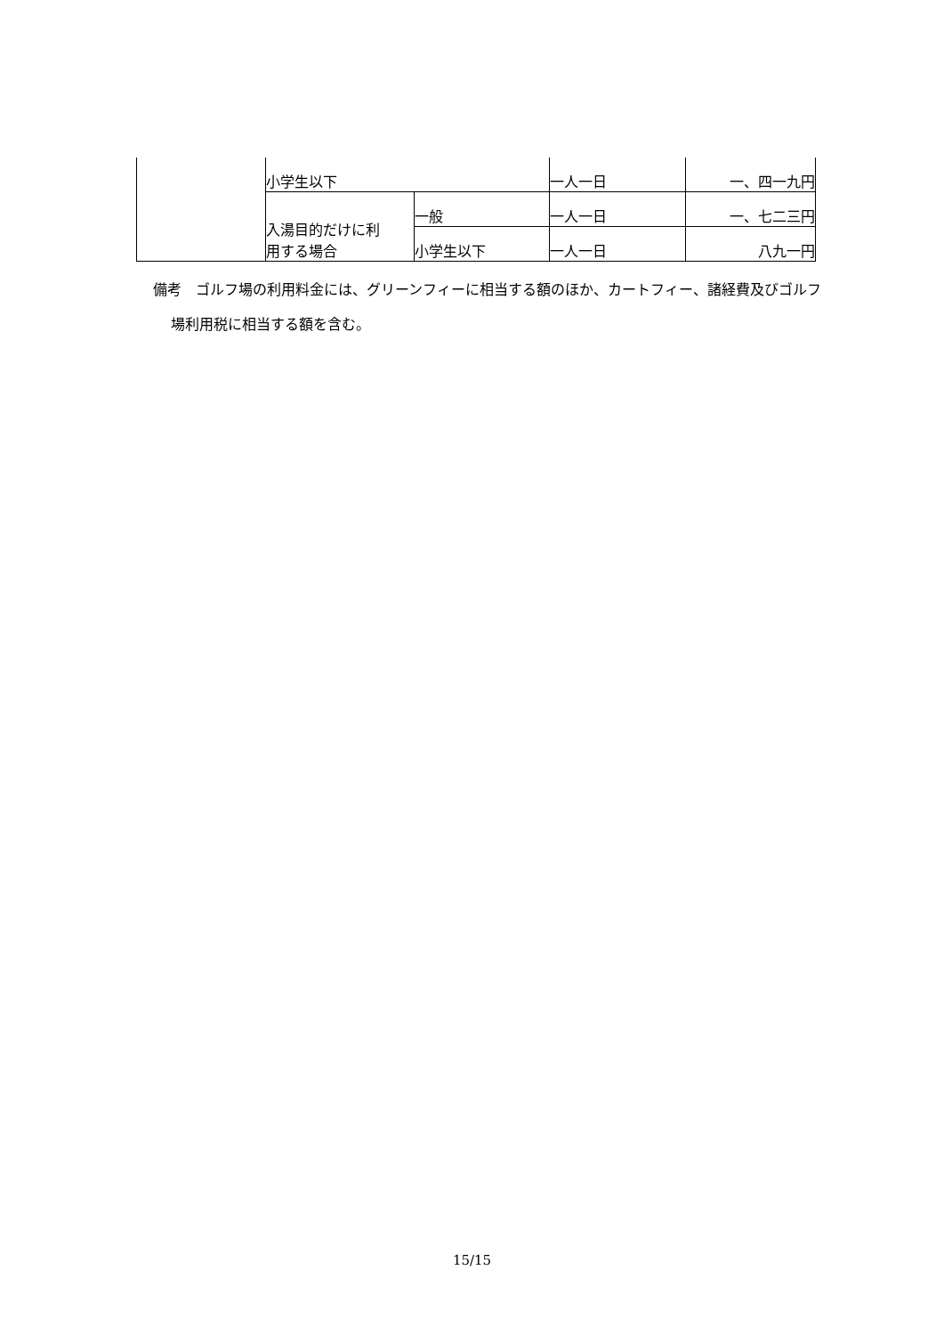| | 小学生以下 | | 一人一日 | 一、四一九円 |
| | 入湯目的だけに利 用する場合 | 一般 | 一人一日 | 一、七二三円 |
| | | 小学生以下 | 一人一日 | 八九一円 |
備考　ゴルフ場の利用料金には、グリーンフィーに相当する額のほか、カートフィー、諸経費及びゴルフ場利用税に相当する額を含む。
15/15